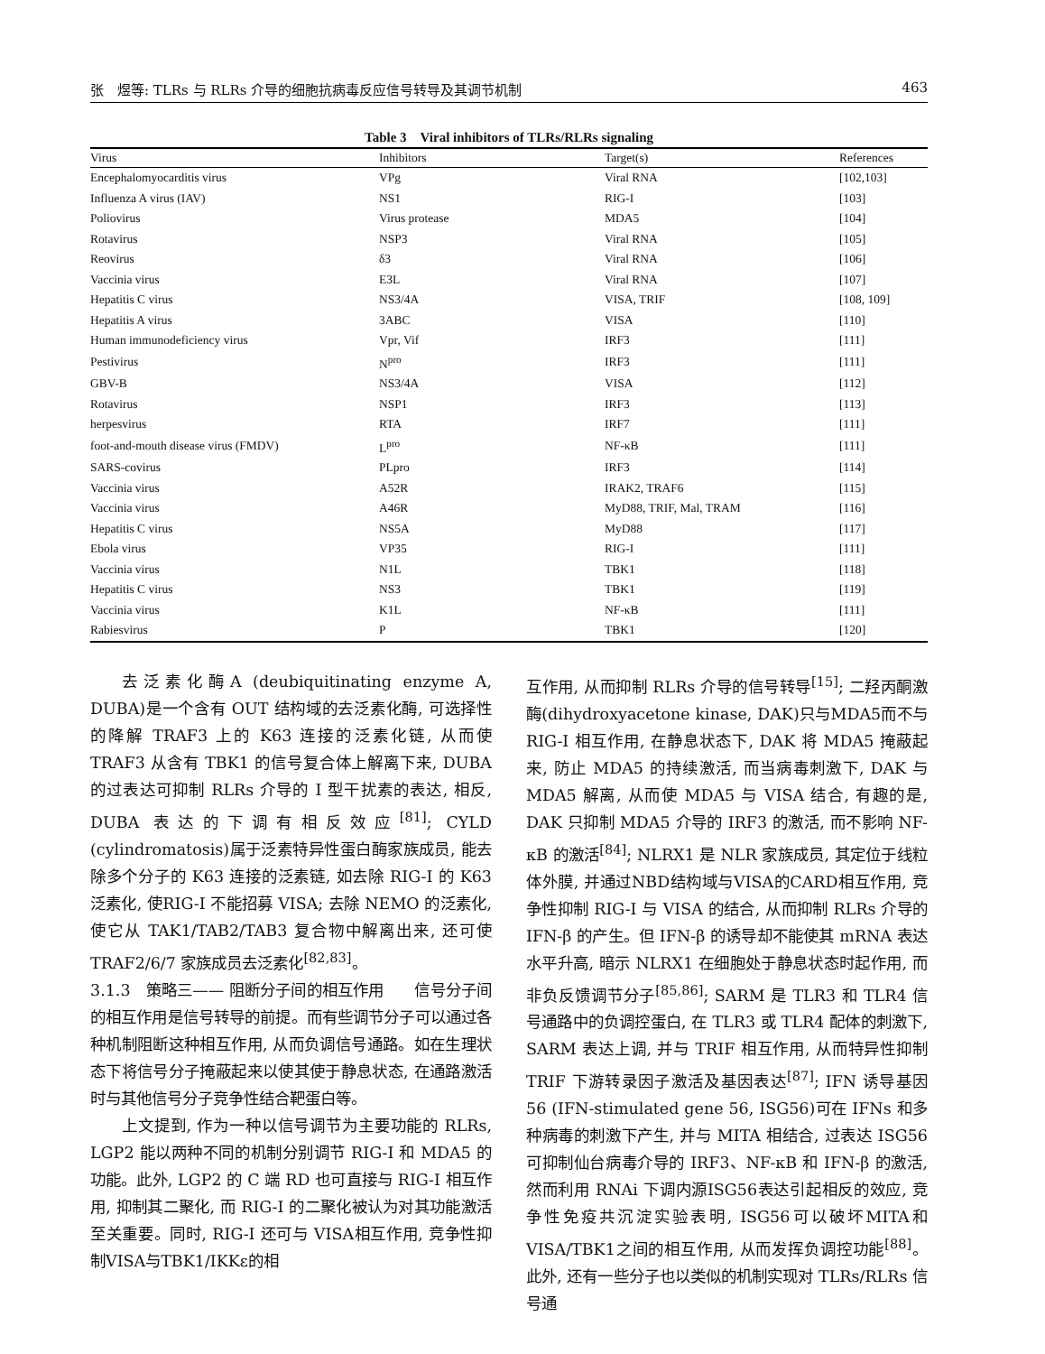张　煜等: TLRs 与 RLRs 介导的细胞抗病毒反应信号转导及其调节机制 463
Table 3　Viral inhibitors of TLRs/RLRs signaling
| Virus | Inhibitors | Target(s) | References |
| --- | --- | --- | --- |
| Encephalomyocarditis virus | VPg | Viral RNA | [102,103] |
| Influenza A virus (IAV) | NS1 | RIG-I | [103] |
| Poliovirus | Virus protease | MDA5 | [104] |
| Rotavirus | NSP3 | Viral RNA | [105] |
| Reovirus | δ3 | Viral RNA | [106] |
| Vaccinia virus | E3L | Viral RNA | [107] |
| Hepatitis C virus | NS3/4A | VISA, TRIF | [108, 109] |
| Hepatitis A virus | 3ABC | VISA | [110] |
| Human immunodeficiency virus | Vpr, Vif | IRF3 | [111] |
| Pestivirus | N<sup>pro</sup> | IRF3 | [111] |
| GBV-B | NS3/4A | VISA | [112] |
| Rotavirus | NSP1 | IRF3 | [113] |
| herpesvirus | RTA | IRF7 | [111] |
| foot-and-mouth disease virus (FMDV) | L<sup>pro</sup> | NF-κB | [111] |
| SARS-covirus | PLpro | IRF3 | [114] |
| Vaccinia virus | A52R | IRAK2, TRAF6 | [115] |
| Vaccinia virus | A46R | MyD88, TRIF, Mal, TRAM | [116] |
| Hepatitis C virus | NS5A | MyD88 | [117] |
| Ebola virus | VP35 | RIG-I | [111] |
| Vaccinia virus | N1L | TBK1 | [118] |
| Hepatitis C virus | NS3 | TBK1 | [119] |
| Vaccinia virus | K1L | NF-κB | [111] |
| Rabiesvirus | P | TBK1 | [120] |
去泛素化酶A (deubiquitinating enzyme A, DUBA)是一个含有 OUT 结构域的去泛素化酶, 可选择性的降解 TRAF3 上的 K63 连接的泛素化链, 从而使 TRAF3 从含有 TBK1 的信号复合体上解离下来, DUBA 的过表达可抑制 RLRs 介导的 I 型干扰素的表达, 相反, DUBA 表达的下调有相反效应<sup>[81]</sup>; CYLD (cylindromatosis)属于泛素特异性蛋白酶家族成员, 能去除多个分子的 K63 连接的泛素链, 如去除 RIG-I 的 K63 泛素化, 使RIG-I 不能招募 VISA; 去除 NEMO 的泛素化, 使它从 TAK1/TAB2/TAB3 复合物中解离出来, 还可使 TRAF2/6/7 家族成员去泛素化<sup>[82,83]</sup>。
3.1.3　策略三—— 阻断分子间的相互作用　　信号分子间的相互作用是信号转导的前提。而有些调节分子可以通过各种机制阻断这种相互作用, 从而负调信号通路。如在生理状态下将信号分子掩蔽起来以使其使于静息状态, 在通路激活时与其他信号分子竞争性结合靶蛋白等。
上文提到, 作为一种以信号调节为主要功能的 RLRs, LGP2 能以两种不同的机制分别调节 RIG-I 和 MDA5 的功能。此外, LGP2 的 C 端 RD 也可直接与 RIG-I 相互作用, 抑制其二聚化, 而 RIG-I 的二聚化被认为对其功能激活至关重要。同时, RIG-I 还可与 VISA相互作用, 竞争性抑制VISA与TBK1/IKKε的相
互作用, 从而抑制 RLRs 介导的信号转导<sup>[15]</sup>; 二羟丙酮激酶(dihydroxyacetone kinase, DAK)只与MDA5而不与 RIG-I 相互作用, 在静息状态下, DAK 将 MDA5 掩蔽起来, 防止 MDA5 的持续激活, 而当病毒刺激下, DAK 与 MDA5 解离, 从而使 MDA5 与 VISA 结合, 有趣的是, DAK 只抑制 MDA5 介导的 IRF3 的激活, 而不影响 NF-κB 的激活<sup>[84]</sup>; NLRX1 是 NLR 家族成员, 其定位于线粒体外膜, 并通过NBD结构域与VISA的CARD相互作用, 竞争性抑制 RIG-I 与 VISA 的结合, 从而抑制 RLRs 介导的 IFN-β 的产生。但 IFN-β 的诱导却不能使其 mRNA 表达水平升高, 暗示 NLRX1 在细胞处于静息状态时起作用, 而非负反馈调节分子<sup>[85,86]</sup>; SARM 是 TLR3 和 TLR4 信号通路中的负调控蛋白, 在 TLR3 或 TLR4 配体的刺激下, SARM 表达上调, 并与 TRIF 相互作用, 从而特异性抑制 TRIF 下游转录因子激活及基因表达<sup>[87]</sup>; IFN 诱导基因 56 (IFN-stimulated gene 56, ISG56)可在 IFNs 和多种病毒的刺激下产生, 并与 MITA 相结合, 过表达 ISG56 可抑制仙台病毒介导的 IRF3、NF-κB 和 IFN-β 的激活, 然而利用 RNAi 下调内源ISG56表达引起相反的效应, 竞争性免疫共沉淀实验表明, ISG56可以破坏MITA和VISA/TBK1之间的相互作用, 从而发挥负调控功能<sup>[88]</sup>。此外, 还有一些分子也以类似的机制实现对 TLRs/RLRs 信号通